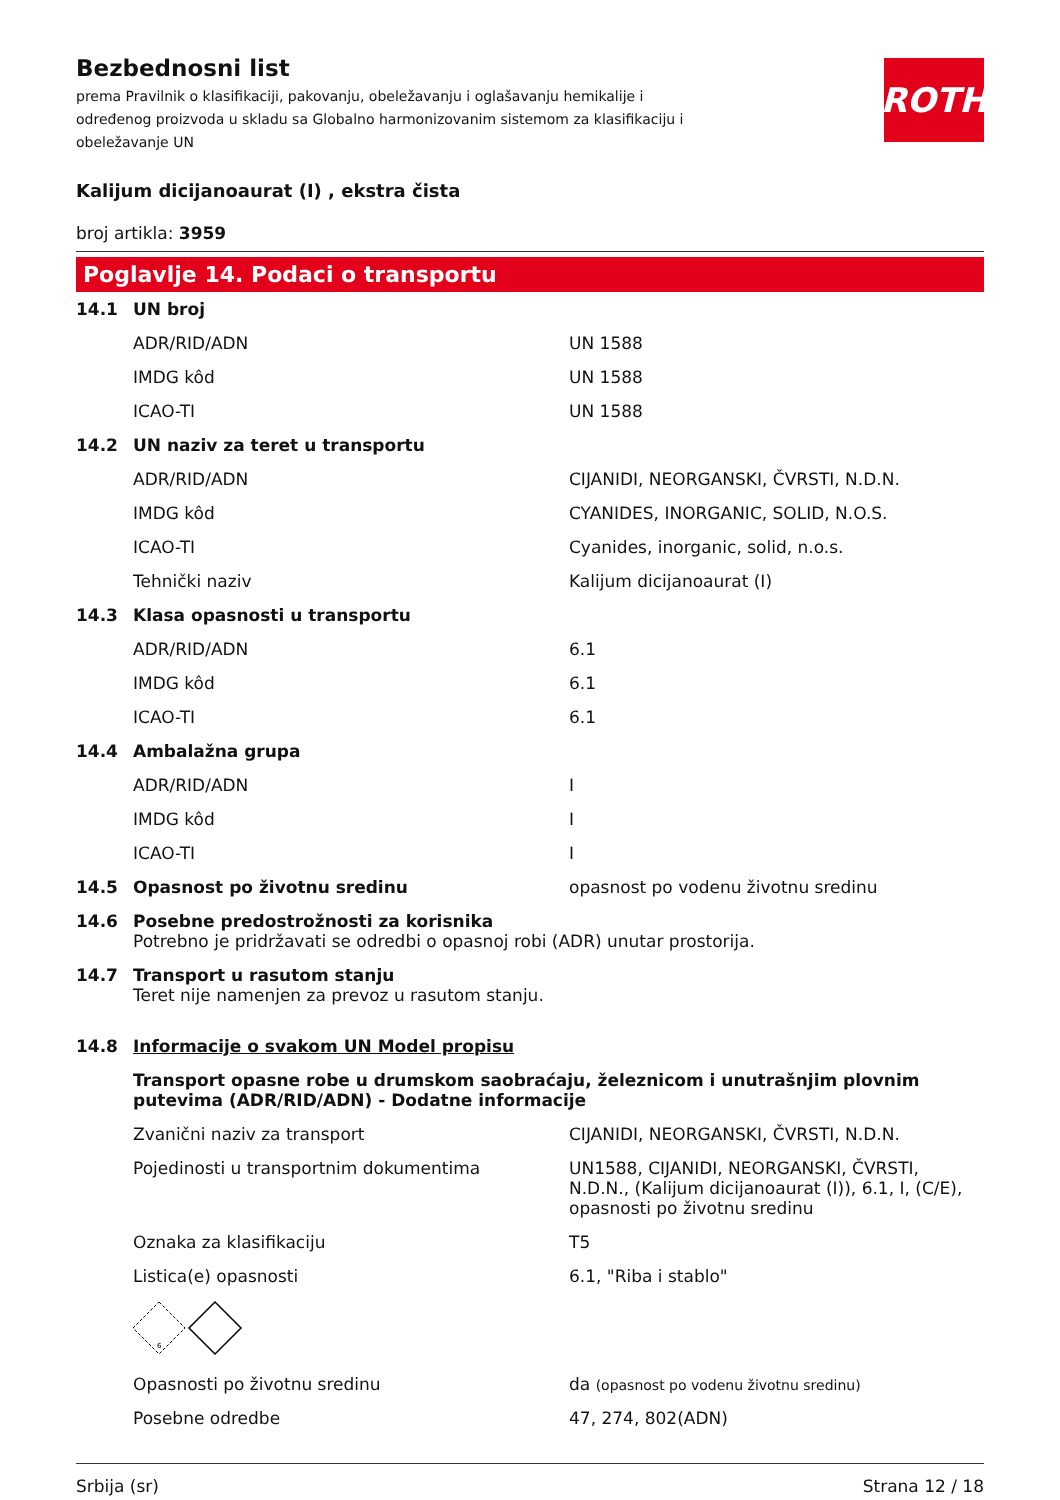ROTH
Bezbednosni list
prema Pravilnik o klasifikaciji, pakovanju, obeležavanju i oglašavanju hemikalije i određenog proizvoda u skladu sa Globalno harmonizovanim sistemom za klasifikaciju i obeležavanje UN
Kalijum dicijanoaurat (I) , ekstra čista
broj artikla: 3959
Poglavlje 14. Podaci o transportu
| 14.1 | UN broj | |
| | ADR/RID/ADN | UN 1588 |
| | IMDG kôd | UN 1588 |
| | ICAO-TI | UN 1588 |
| 14.2 | UN naziv za teret u transportu | |
| | ADR/RID/ADN | CIJANIDI, NEORGANSKI, ČVRSTI, N.D.N. |
| | IMDG kôd | CYANIDES, INORGANIC, SOLID, N.O.S. |
| | ICAO-TI | Cyanides, inorganic, solid, n.o.s. |
| | Tehnički naziv | Kalijum dicijanoaurat (I) |
| 14.3 | Klasa opasnosti u transportu | |
| | ADR/RID/ADN | 6.1 |
| | IMDG kôd | 6.1 |
| | ICAO-TI | 6.1 |
| 14.4 | Ambalažna grupa | |
| | ADR/RID/ADN | I |
| | IMDG kôd | I |
| | ICAO-TI | I |
| 14.5 | Opasnost po životnu sredinu | opasnost po vodenu životnu sredinu |
| 14.6 | Posebne predostrožnosti za korisnika Potrebno je pridržavati se odredbi o opasnoj robi (ADR) unutar prostorija. | |
| 14.7 | Transport u rasutom stanju Teret nije namenjen za prevoz u rasutom stanju. | |
| 14.8 | Informacije o svakom UN Model propisu | |
| | Transport opasne robe u drumskom saobraćaju, železnicom i unutrašnjim plovnim putevima (ADR/RID/ADN) - Dodatne informacije | |
| | Zvanični naziv za transport | CIJANIDI, NEORGANSKI, ČVRSTI, N.D.N. |
| | Pojedinosti u transportnim dokumentima | UN1588, CIJANIDI, NEORGANSKI, ČVRSTI, N.D.N., (Kalijum dicijanoaurat (I)), 6.1, I, (C/E), opasnosti po životnu sredinu |
| | Oznaka za klasifikaciju | T5 |
| | Listica(e) opasnosti | 6.1, "Riba i stablo" |
| | 6 | |
| | Opasnosti po životnu sredinu | da (opasnost po vodenu životnu sredinu) |
| | Posebne odredbe | 47, 274, 802(ADN) |
Srbija (sr) Strana 12 / 18